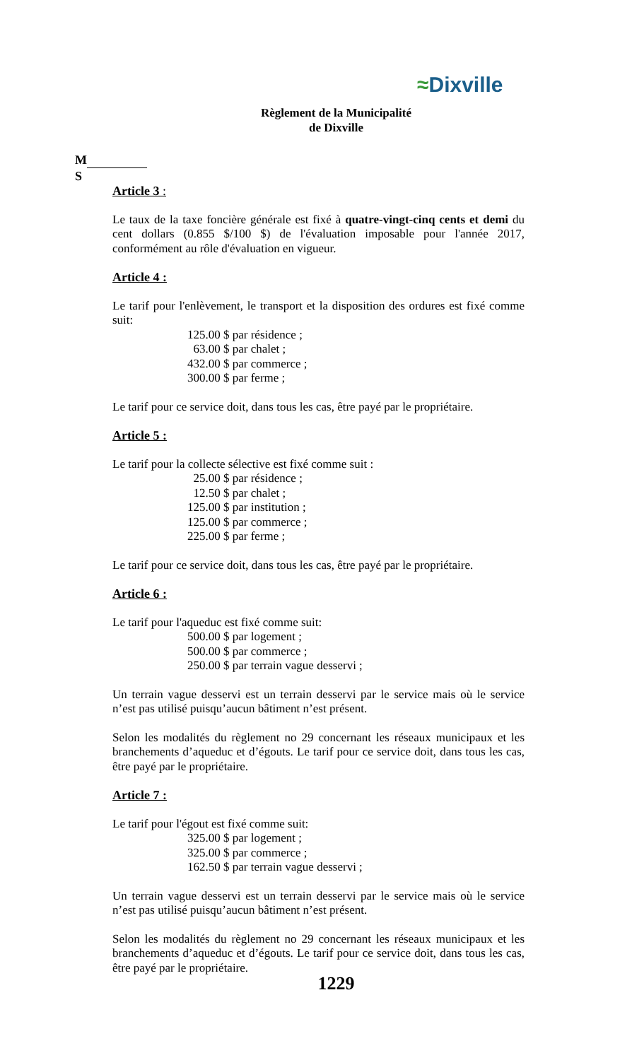≈Dixville
Règlement de la Municipalité
de Dixville
M
S
Article 3 :
Le taux de la taxe foncière générale est fixé à quatre-vingt-cinq cents et demi du cent dollars (0.855 $/100 $) de l'évaluation imposable pour l'année 2017, conformément au rôle d'évaluation en vigueur.
Article 4 :
Le tarif pour l'enlèvement, le transport et la disposition des ordures est fixé comme suit:
125.00 $ par résidence ;
63.00 $ par chalet ;
432.00 $ par commerce ;
300.00 $ par ferme ;
Le tarif pour ce service doit, dans tous les cas, être payé par le propriétaire.
Article 5 :
Le tarif pour la collecte sélective est fixé comme suit :
25.00 $ par résidence ;
12.50 $ par chalet ;
125.00 $ par institution ;
125.00 $ par commerce ;
225.00 $ par ferme ;
Le tarif pour ce service doit, dans tous les cas, être payé par le propriétaire.
Article 6 :
Le tarif pour l'aqueduc est fixé comme suit:
500.00 $ par logement ;
500.00 $ par commerce ;
250.00 $ par terrain vague desservi ;
Un terrain vague desservi est un terrain desservi par le service mais où le service n’est pas utilisé puisqu’aucun bâtiment n’est présent.
Selon les modalités du règlement no 29 concernant les réseaux municipaux et les branchements d’aqueduc et d’égouts. Le tarif pour ce service doit, dans tous les cas, être payé par le propriétaire.
Article 7 :
Le tarif pour l'égout est fixé comme suit:
325.00 $ par logement ;
325.00 $ par commerce ;
162.50 $ par terrain vague desservi ;
Un terrain vague desservi est un terrain desservi par le service mais où le service n’est pas utilisé puisqu’aucun bâtiment n’est présent.
Selon les modalités du règlement no 29 concernant les réseaux municipaux et les branchements d’aqueduc et d’égouts. Le tarif pour ce service doit, dans tous les cas, être payé par le propriétaire.
1229